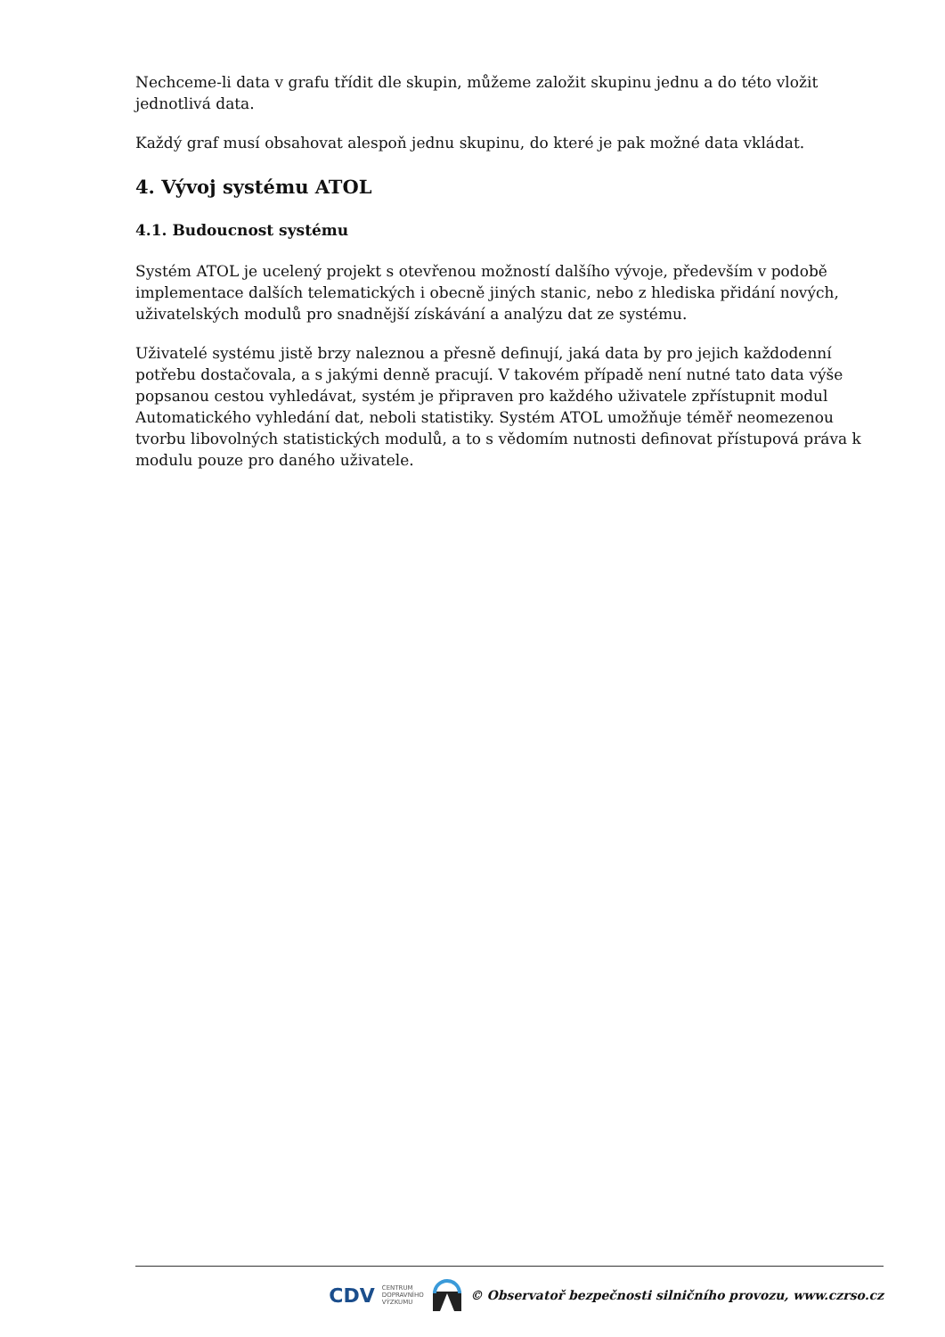Nechceme-li data v grafu třídit dle skupin, můžeme založit skupinu jednu a do této vložit jednotlivá data.
Každý graf musí obsahovat alespoň jednu skupinu, do které je pak možné data vkládat.
4. Vývoj systému ATOL
4.1. Budoucnost systému
Systém ATOL je ucelený projekt s otevřenou možností dalšího vývoje, především v podobě implementace dalších telematických i obecně jiných stanic, nebo z hlediska přidání nových, uživatelských modulů pro snadnější získávání a analýzu dat ze systému.
Uživatelé systému jistě brzy naleznou a přesně definují, jaká data by pro jejich každodenní potřebu dostačovala, a s jakými denně pracují. V takovém případě není nutné tato data výše popsanou cestou vyhledávat, systém je připraven pro každého uživatele zpřístupnit modul Automatického vyhledání dat, neboli statistiky. Systém ATOL umožňuje téměř neomezenou tvorbu libovolných statistických modulů, a to s vědomím nutnosti definovat přístupová práva k modulu pouze pro daného uživatele.
CDV CENTRUM
DOPRAVNÍHO
VÝZKUMU © Observatoř bezpečnosti silničního provozu, www.czrso.cz